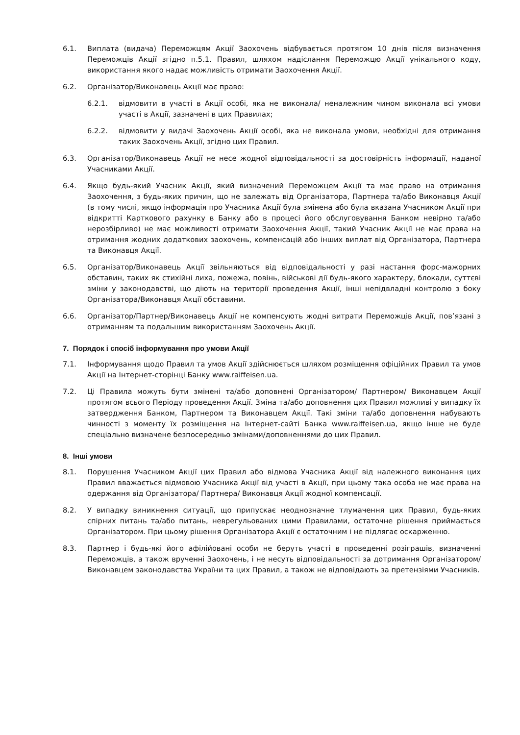6.1. Виплата (видача) Переможцям Акції Заохочень відбувається протягом 10 днів після визначення Переможців Акції згідно п.5.1. Правил, шляхом надіслання Переможцю Акції унікального коду, використання якого надає можливість отримати Заохочення Акції.
6.2. Організатор/Виконавець Акції має право:
6.2.1. відмовити в участі в Акції особі, яка не виконала/ неналежним чином виконала всі умови участі в Акції, зазначені в цих Правилах;
6.2.2. відмовити у видачі Заохочень Акції особі, яка не виконала умови, необхідні для отримання таких Заохочень Акції, згідно цих Правил.
6.3. Організатор/Виконавець Акції не несе жодної відповідальності за достовірність інформації, наданої Учасниками Акції.
6.4. Якщо будь-який Учасник Акції, який визначений Переможцем Акції та має право на отримання Заохочення, з будь-яких причин, що не залежать від Організатора, Партнера та/або Виконавця Акції (в тому числі, якщо інформація про Учасника Акції була змінена або була вказана Учасником Акції при відкритті Карткового рахунку в Банку або в процесі його обслуговування Банком невірно та/або нерозбірливо) не має можливості отримати Заохочення Акції, такий Учасник Акції не має права на отримання жодних додаткових заохочень, компенсацій або інших виплат від Організатора, Партнера та Виконавця Акції.
6.5. Організатор/Виконавець Акції звільняються від відповідальності у разі настання форс-мажорних обставин, таких як стихійні лиха, пожежа, повінь, військові дії будь-якого характеру, блокади, суттєві зміни у законодавстві, що діють на території проведення Акції, інші непідвладні контролю з боку Організатора/Виконавця Акції обставини.
6.6. Організатор/Партнер/Виконавець Акції не компенсують жодні витрати Переможців Акції, пов’язані з отриманням та подальшим використанням Заохочень Акції.
7. Порядок і спосіб інформування про умови Акції
7.1. Інформування щодо Правил та умов Акції здійснюється шляхом розміщення офіційних Правил та умов Акції на Інтернет-сторінці Банку www.raiffeisen.ua.
7.2. Ці Правила можуть бути змінені та/або доповнені Організатором/ Партнером/ Виконавцем Акції протягом всього Періоду проведення Акції. Зміна та/або доповнення цих Правил можливі у випадку їх затвердження Банком, Партнером та Виконавцем Акції. Такі зміни та/або доповнення набувають чинності з моменту їх розміщення на Інтернет-сайті Банка www.raiffeisen.ua, якщо інше не буде спеціально визначене безпосередньо змінами/доповненнями до цих Правил.
8. Інші умови
8.1. Порушення Учасником Акції цих Правил або відмова Учасника Акції від належного виконання цих Правил вважається відмовою Учасника Акції від участі в Акції, при цьому така особа не має права на одержання від Організатора/ Партнера/ Виконавця Акції жодної компенсації.
8.2. У випадку виникнення ситуації, що припускає неоднозначне тлумачення цих Правил, будь-яких спірних питань та/або питань, неврегульованих цими Правилами, остаточне рішення приймається Організатором. При цьому рішення Організатора Акції є остаточним і не підлягає оскарженню.
8.3. Партнер і будь-які його афілійовані особи не беруть участі в проведенні розіграшів, визначенні Переможців, а також врученні Заохочень, і не несуть відповідальності за дотримання Організатором/Виконавцем законодавства України та цих Правил, а також не відповідають за претензіями Учасників.